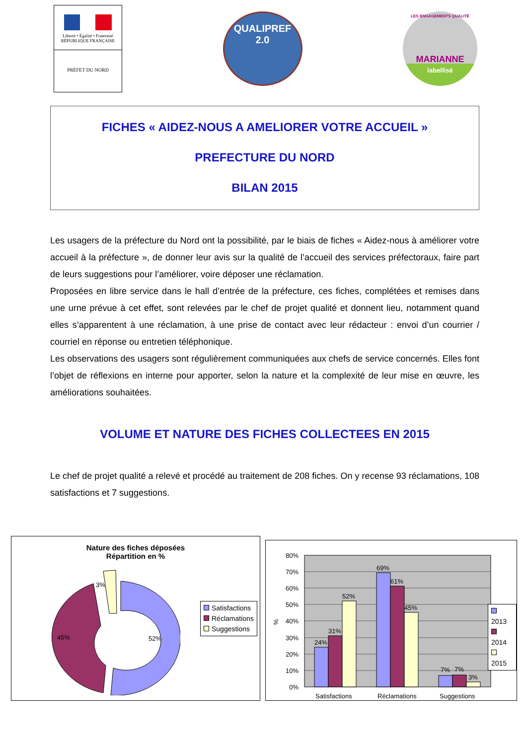Liberté • Égalité • Fraternité
RÉPUBLIQUE FRANÇAISE
PRÉFET DU NORD
QUALIPREF
2.0
LES ENGAGEMENTS QUALITÉ
MARIANNE
labellisé
FICHES « AIDEZ-NOUS A AMELIORER VOTRE ACCUEIL »
PREFECTURE DU NORD
BILAN 2015
Les usagers de la préfecture du Nord ont la possibilité, par le biais de fiches « Aidez-nous à améliorer votre accueil à la préfecture », de donner leur avis sur la qualité de l’accueil des services préfectoraux, faire part de leurs suggestions pour l’améliorer, voire déposer une réclamation.
Proposées en libre service dans le hall d’entrée de la préfecture, ces fiches, complétées et remises dans une urne prévue à cet effet, sont relevées par le chef de projet qualité et donnent lieu, notamment quand elles s’apparentent à une réclamation, à une prise de contact avec leur rédacteur : envoi d’un courrier / courriel en réponse ou entretien téléphonique.
Les observations des usagers sont régulièrement communiquées aux chefs de service concernés. Elles font l’objet de réflexions en interne pour apporter, selon la nature et la complexité de leur mise en œuvre, les améliorations souhaitées.
VOLUME ET NATURE DES FICHES COLLECTEES EN 2015
Le chef de projet qualité a relevé et procédé au traitement de 208 fiches. On y recense 93 réclamations, 108 satisfactions et 7 suggestions.
Nature des fiches déposées
Répartition en %
45% 52%
3%
Satisfactions
Réclamations
Suggestions
80%
70%
60%
50%
40%
30%
20%
10%
0%
%
24%
31%
52%
69%
61%
45%
7%
7%
3%
Satisfactions
Réclamations
Suggestions
2013
2014
2015